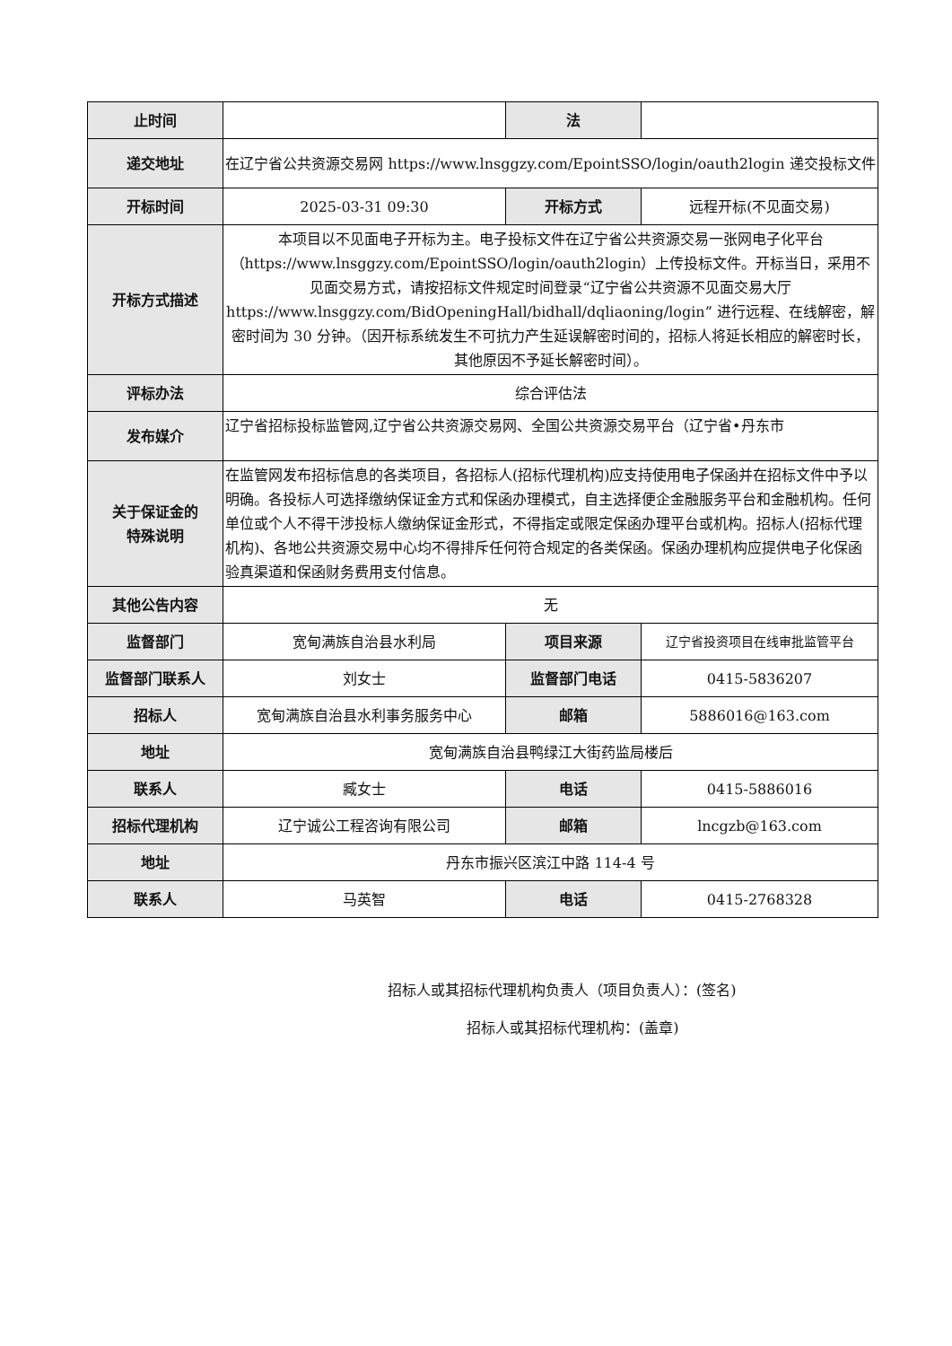| 止时间 | | 法 | |
| 递交地址 | 在辽宁省公共资源交易网 https://www.lnsggzy.com/EpointSSO/login/oauth2login 递交投标文件 | | |
| 开标时间 | 2025-03-31 09:30 | 开标方式 | 远程开标(不见面交易) |
| 开标方式描述 | 本项目以不见面电子开标为主。电子投标文件在辽宁省公共资源交易一张网电子化平台（https://www.lnsggzy.com/EpointSSO/login/oauth2login）上传投标文件。开标当日，采用不见面交易方式，请按招标文件规定时间登录“辽宁省公共资源不见面交易大厅 https://www.lnsggzy.com/BidOpeningHall/bidhall/dqliaoning/login” 进行远程、在线解密，解密时间为 30 分钟。（因开标系统发生不可抗力产生延误解密时间的，招标人将延长相应的解密时长，其他原因不予延长解密时间）。 | | |
| 评标办法 | 综合评估法 | | |
| 发布媒介 | 辽宁省招标投标监管网,辽宁省公共资源交易网、全国公共资源交易平台（辽宁省•丹东市 | | |
| 关于保证金的 特殊说明 | 在监管网发布招标信息的各类项目，各招标人(招标代理机构)应支持使用电子保函并在招标文件中予以明确。各投标人可选择缴纳保证金方式和保函办理模式，自主选择便企金融服务平台和金融机构。任何单位或个人不得干涉投标人缴纳保证金形式，不得指定或限定保函办理平台或机构。招标人(招标代理机构)、各地公共资源交易中心均不得排斥任何符合规定的各类保函。保函办理机构应提供电子化保函验真渠道和保函财务费用支付信息。 | | |
| 其他公告内容 | 无 | | |
| 监督部门 | 宽甸满族自治县水利局 | 项目来源 | 辽宁省投资项目在线审批监管平台 |
| 监督部门联系人 | 刘女士 | 监督部门电话 | 0415-5836207 |
| 招标人 | 宽甸满族自治县水利事务服务中心 | 邮箱 | 5886016@163.com |
| 地址 | 宽甸满族自治县鸭绿江大街药监局楼后 | | |
| 联系人 | 臧女士 | 电话 | 0415-5886016 |
| 招标代理机构 | 辽宁诚公工程咨询有限公司 | 邮箱 | lncgzb@163.com |
| 地址 | 丹东市振兴区滨江中路 114-4 号 | | |
| 联系人 | 马英智 | 电话 | 0415-2768328 |
招标人或其招标代理机构负责人（项目负责人）：(签名)
招标人或其招标代理机构：(盖章)